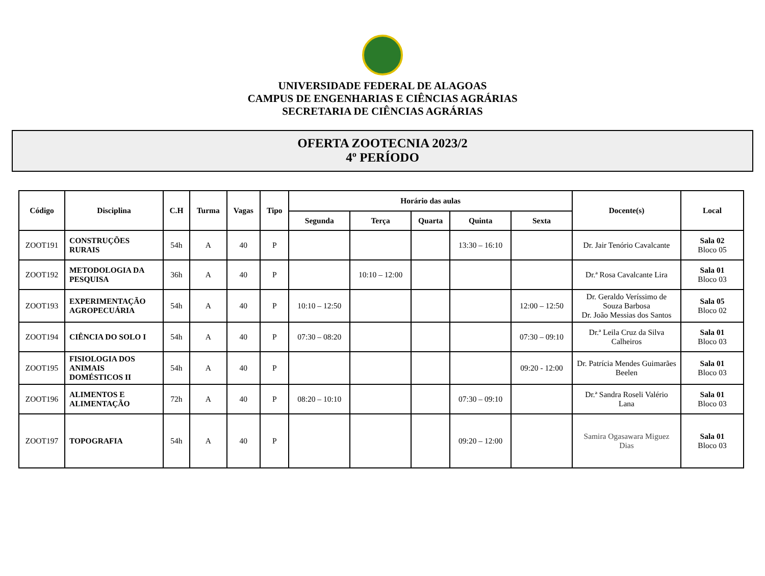UNIVERSIDADE FEDERAL DE ALAGOAS
CAMPUS DE ENGENHARIAS E CIÊNCIAS AGRÁRIAS
SECRETARIA DE CIÊNCIAS AGRÁRIAS
OFERTA ZOOTECNIA 2023/2
4º PERÍODO
| Código | Disciplina | C.H | Turma | Vagas | Tipo | Horário das aulas | | | | | Docente(s) | Local |
| --- | --- | --- | --- | --- | --- | --- | --- | --- | --- | --- | --- | --- |
| | | | | | | Segunda | Terça | Quarta | Quinta | Sexta | | |
| ZOOT191 | CONSTRUÇÕES RURAIS | 54h | A | 40 | P | | | | 13:30 – 16:10 | | Dr. Jair Tenório Cavalcante | Sala 02 Bloco 05 |
| ZOOT192 | METODOLOGIA DA PESQUISA | 36h | A | 40 | P | | 10:10 – 12:00 | | | | Dr.ª Rosa Cavalcante Lira | Sala 01 Bloco 03 |
| ZOOT193 | EXPERIMENTAÇÃO AGROPECUÁRIA | 54h | A | 40 | P | 10:10 – 12:50 | | | | 12:00 – 12:50 | Dr. Geraldo Veríssimo de Souza Barbosa Dr. João Messias dos Santos | Sala 05 Bloco 02 |
| ZOOT194 | CIÊNCIA DO SOLO I | 54h | A | 40 | P | 07:30 – 08:20 | | | | 07:30 – 09:10 | Dr.ª Leila Cruz da Silva Calheiros | Sala 01 Bloco 03 |
| ZOOT195 | FISIOLOGIA DOS ANIMAIS DOMÉSTICOS II | 54h | A | 40 | P | | | | | 09:20 - 12:00 | Dr. Patrícia Mendes Guimarães Beelen | Sala 01 Bloco 03 |
| ZOOT196 | ALIMENTOS E ALIMENTAÇÃO | 72h | A | 40 | P | 08:20 – 10:10 | | | 07:30 – 09:10 | | Dr.ª Sandra Roseli Valério Lana | Sala 01 Bloco 03 |
| ZOOT197 | TOPOGRAFIA | 54h | A | 40 | P | | | | 09:20 – 12:00 | | Samira Ogasawara Miguez Dias | Sala 01 Bloco 03 |